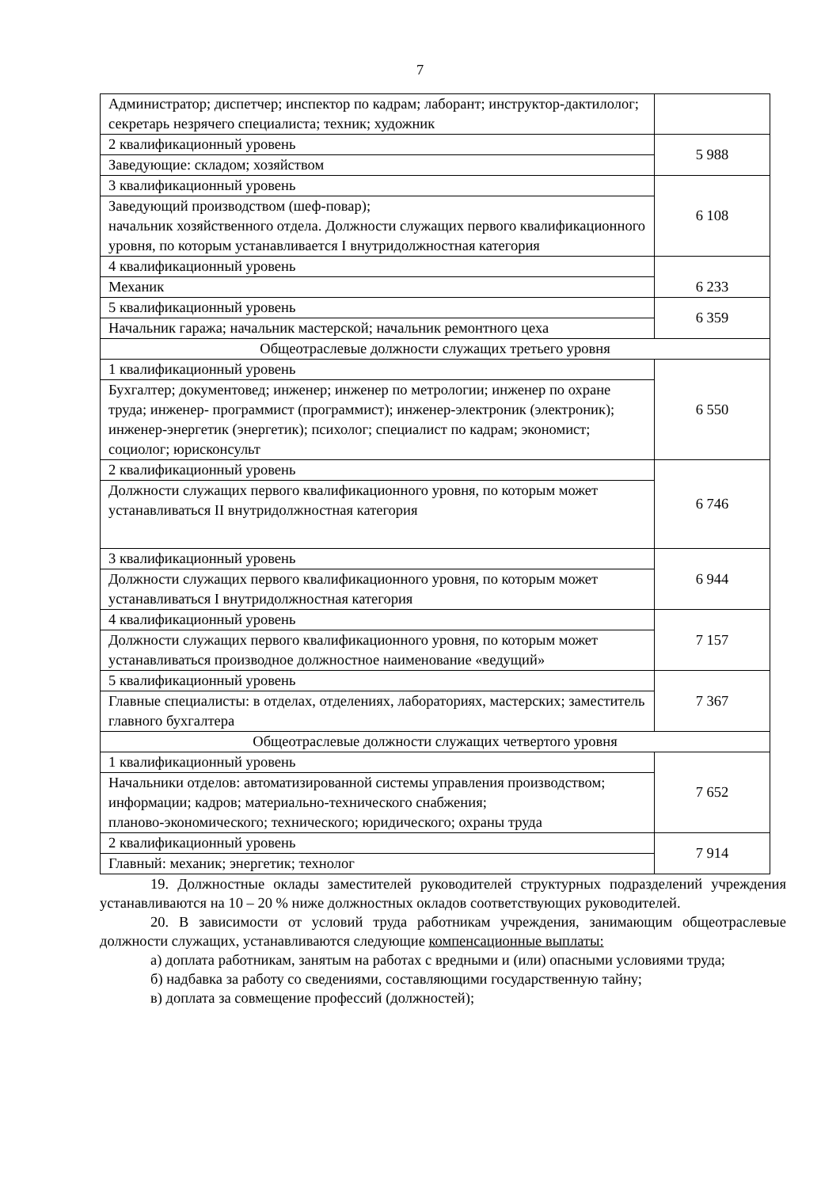7
| Администратор; диспетчер; инспектор по кадрам; лаборант; инструктор-дактилолог; секретарь незрячего специалиста; техник; художник | |
| 2 квалификационный уровень | 5 988 |
| Заведующие: складом; хозяйством | |
| 3 квалификационный уровень | 6 108 |
| Заведующий производством (шеф-повар); начальник хозяйственного отдела. Должности служащих первого квалификационного уровня, по которым устанавливается I внутридолжностная категория | |
| 4 квалификационный уровень | 6 233 |
| Механик | |
| 5 квалификационный уровень | 6 359 |
| Начальник гаража; начальник мастерской; начальник ремонтного цеха | |
| Общеотраслевые должности служащих третьего уровня | |
| 1 квалификационный уровень | 6 550 |
| Бухгалтер; документовед; инженер; инженер по метрологии; инженер по охране труда; инженер- программист (программист); инженер-электроник (электроник); инженер-энергетик (энергетик); психолог; специалист по кадрам; экономист; социолог; юрисконсульт | |
| 2 квалификационный уровень | 6 746 |
| Должности служащих первого квалификационного уровня, по которым может устанавливаться II внутридолжностная категория | |
| 3 квалификационный уровень | 6 944 |
| Должности служащих первого квалификационного уровня, по которым может устанавливаться I внутридолжностная категория | |
| 4 квалификационный уровень | 7 157 |
| Должности служащих первого квалификационного уровня, по которым может устанавливаться производное должностное наименование «ведущий» | |
| 5 квалификационный уровень | 7 367 |
| Главные специалисты: в отделах, отделениях, лабораториях, мастерских; заместитель главного бухгалтера | |
| Общеотраслевые должности служащих четвертого уровня | |
| 1 квалификационный уровень | 7 652 |
| Начальники отделов: автоматизированной системы управления производством; информации; кадров; материально-технического снабжения; планово-экономического; технического; юридического; охраны труда | |
| 2 квалификационный уровень | 7 914 |
| Главный: механик; энергетик; технолог | |
19. Должностные оклады заместителей руководителей структурных подразделений учреждения устанавливаются на 10 – 20 % ниже должностных окладов соответствующих руководителей.
20. В зависимости от условий труда работникам учреждения, занимающим общеотраслевые должности служащих, устанавливаются следующие компенсационные выплаты:
а) доплата работникам, занятым на работах с вредными и (или) опасными условиями труда;
б) надбавка за работу со сведениями, составляющими государственную тайну;
в) доплата за совмещение профессий (должностей);